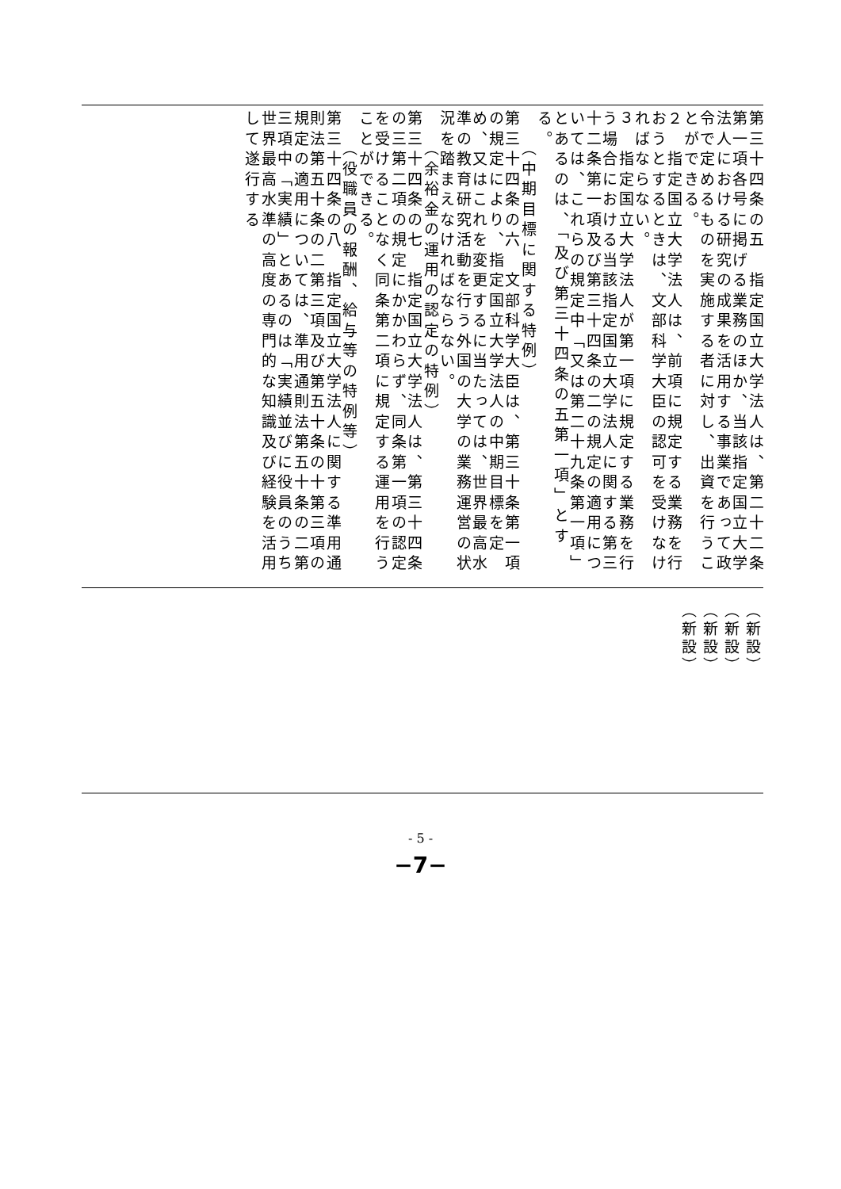第三十四条の五　指定国立大学法人は、第二十二条第一項各号に掲げる業務のほか、当該指定国立大学法人における研究の成果を活用する事業であって政令で定めるものを実施する者に対し、出資を行うことができる。
２　指定国立大学法人は、前項に規定する業務を行おうとするときは、文部科学大臣の認可を受けなければならない。
３　指定国立大学法人が第一項に規定する業務を行う場合における当該指定国立大学法人に関する第三十二条第一項及び第三十四条の二の規定の適用については、これらの規定中「又は第二十九条第一項」とあるのは、「及び第三十四条の五第一項」とする。
（中期目標に関する特例）
第三十四条の六　文部科学大臣は、第三十条第一項の規定により、指定国立大学法人の中期目標を定め、又はこれを変更するに当たっては、世界最高水準の教育研究活動を行う外国の大学の業務運営の状況を踏まえなければならない。
（余裕金の運用の認定の特例）
第三十四条の七　指定国立大学法人は、第三十四条の三第二項の規定にかかわらず、同条第一項の認定を受けることなく同条第二項に規定する運用を行うことができる。
（役職員の報酬、給与等の特例等）
第三十四条の八　指定国立大学法人に関する準用通則法第五十条の二第三項及び第五十条の十第三項の規定の適用については、準用通則法第五十条の二第三項中「実績」とあるのは「実績並びに役員のうち世界最高水準の高度の専門的な知識及び経験を活用して遂行する
（新設）
（新設）
（新設）
（新設）
- 5 -
−7−